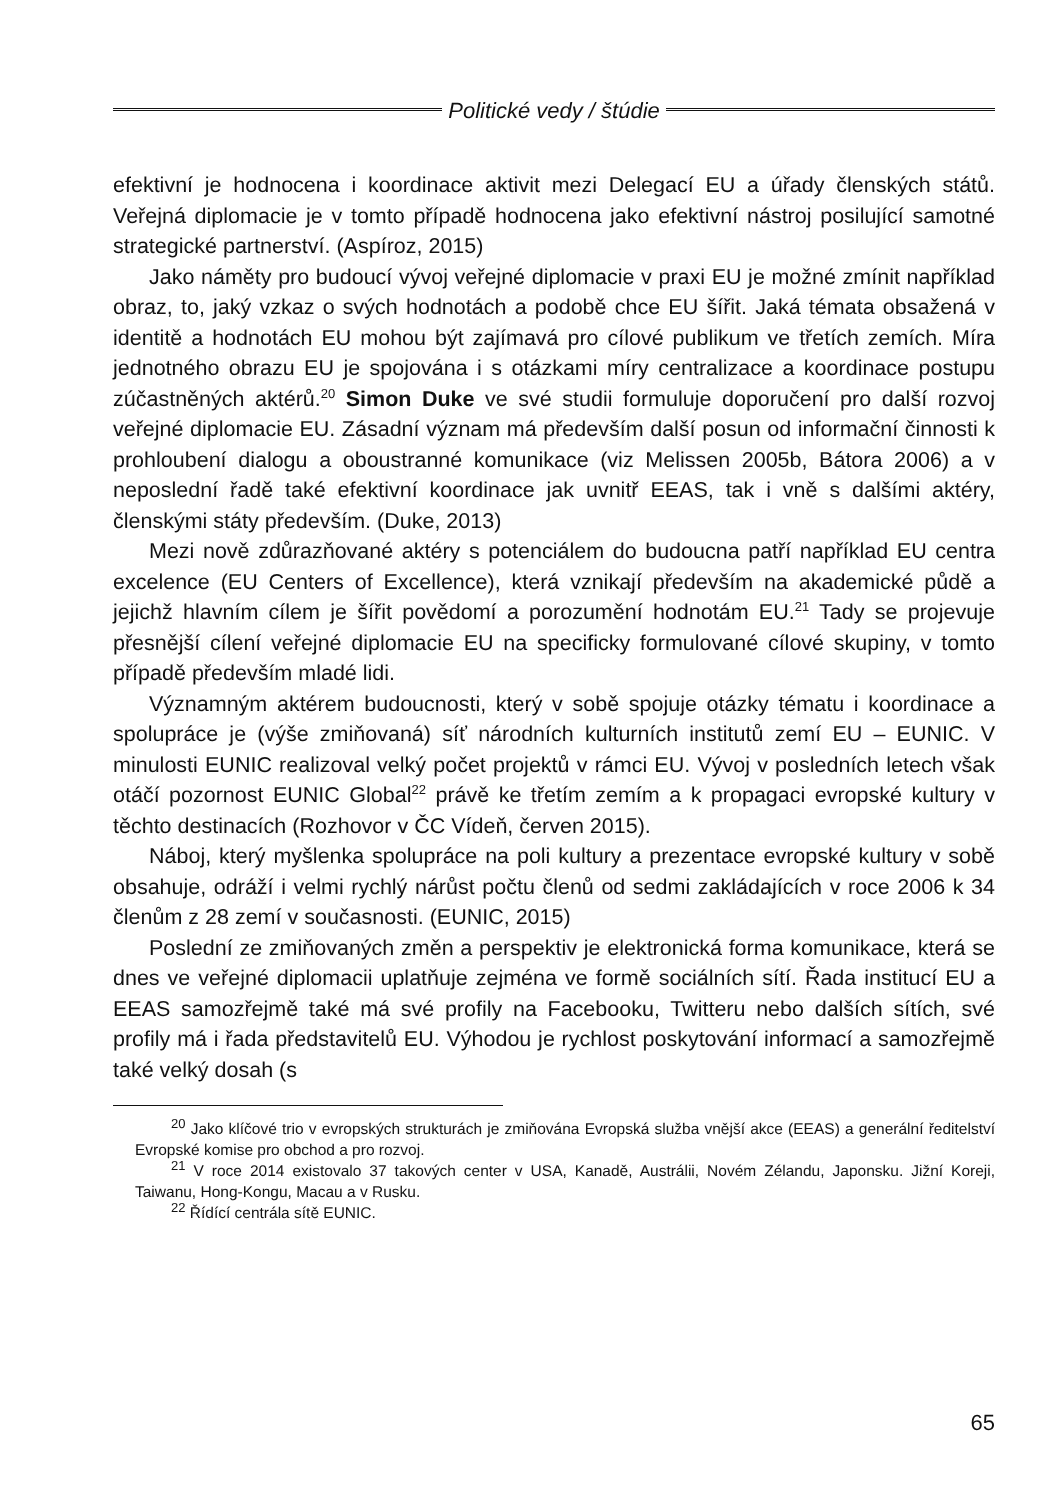Politické vedy / štúdie
efektivní je hodnocena i koordinace aktivit mezi Delegací EU a úřady členských států. Veřejná diplomacie je v tomto případě hodnocena jako efektivní nástroj posilující samotné strategické partnerství. (Aspíroz, 2015)
Jako náměty pro budoucí vývoj veřejné diplomacie v praxi EU je možné zmínit například obraz, to, jaký vzkaz o svých hodnotách a podobě chce EU šířit. Jaká témata obsažená v identitě a hodnotách EU mohou být zajímavá pro cílové publikum ve třetích zemích. Míra jednotného obrazu EU je spojována i s otázkami míry centralizace a koordinace postupu zúčastněných aktérů.<sup>20</sup> Simon Duke ve své studii formuluje doporučení pro další rozvoj veřejné diplomacie EU. Zásadní význam má především další posun od informační činnosti k prohloubení dialogu a oboustranné komunikace (viz Melissen 2005b, Bátora 2006) a v neposlední řadě také efektivní koordinace jak uvnitř EEAS, tak i vně s dalšími aktéry, členskými státy především. (Duke, 2013)
Mezi nově zdůrazňované aktéry s potenciálem do budoucna patří například EU centra excelence (EU Centers of Excellence), která vznikají především na akademické půdě a jejichž hlavním cílem je šířit povědomí a porozumění hodnotám EU.<sup>21</sup> Tady se projevuje přesnější cílení veřejné diplomacie EU na specificky formulované cílové skupiny, v tomto případě především mladé lidi.
Významným aktérem budoucnosti, který v sobě spojuje otázky tématu i koordinace a spolupráce je (výše zmiňovaná) síť národních kulturních institutů zemí EU – EUNIC. V minulosti EUNIC realizoval velký počet projektů v rámci EU. Vývoj v posledních letech však otáčí pozornost EUNIC Global<sup>22</sup> právě ke třetím zemím a k propagaci evropské kultury v těchto destinacích (Rozhovor v ČC Vídeň, červen 2015).
Náboj, který myšlenka spolupráce na poli kultury a prezentace evropské kultury v sobě obsahuje, odráží i velmi rychlý nárůst počtu členů od sedmi zakládajících v roce 2006 k 34 členům z 28 zemí v současnosti. (EUNIC, 2015)
Poslední ze zmiňovaných změn a perspektiv je elektronická forma komunikace, která se dnes ve veřejné diplomacii uplatňuje zejména ve formě sociálních sítí. Řada institucí EU a EEAS samozřejmě také má své profily na Facebooku, Twitteru nebo dalších sítích, své profily má i řada představitelů EU. Výhodou je rychlost poskytování informací a samozřejmě také velký dosah (s
<sup>20</sup> Jako klíčové trio v evropských strukturách je zmiňována Evropská služba vnější akce (EEAS) a generální ředitelství Evropské komise pro obchod a pro rozvoj.
<sup>21</sup> V roce 2014 existovalo 37 takových center v USA, Kanadě, Austrálii, Novém Zélandu, Japonsku. Jižní Koreji, Taiwanu, Hong-Kongu, Macau a v Rusku.
<sup>22</sup> Řídící centrála sítě EUNIC.
65